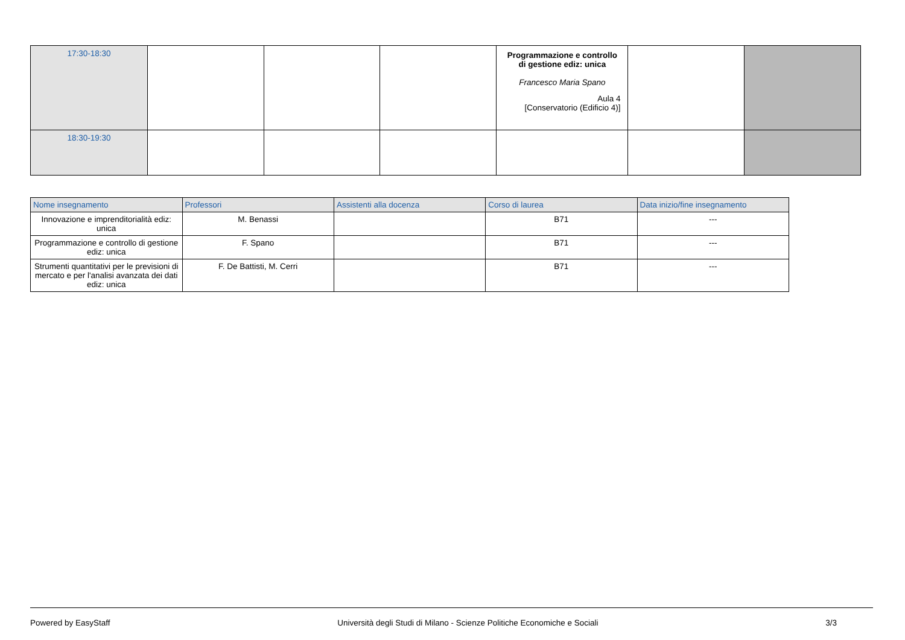| 17:30-18:30 | | | | Programmazione e controllo di gestione ediz: unica Francesco Maria Spano Aula 4 [Conservatorio (Edificio 4)] | | |
| 18:30-19:30 | | | | | | |
| Nome insegnamento | Professori | Assistenti alla docenza | Corso di laurea | Data inizio/fine insegnamento |
| --- | --- | --- | --- | --- |
| Innovazione e imprenditorialità ediz: unica | M. Benassi | | B71 | --- |
| Programmazione e controllo di gestione ediz: unica | F. Spano | | B71 | --- |
| Strumenti quantitativi per le previsioni di mercato e per l'analisi avanzata dei dati ediz: unica | F. De Battisti, M. Cerri | | B71 | --- |
Powered by EasyStaff Università degli Studi di Milano - Scienze Politiche Economiche e Sociali 3/3